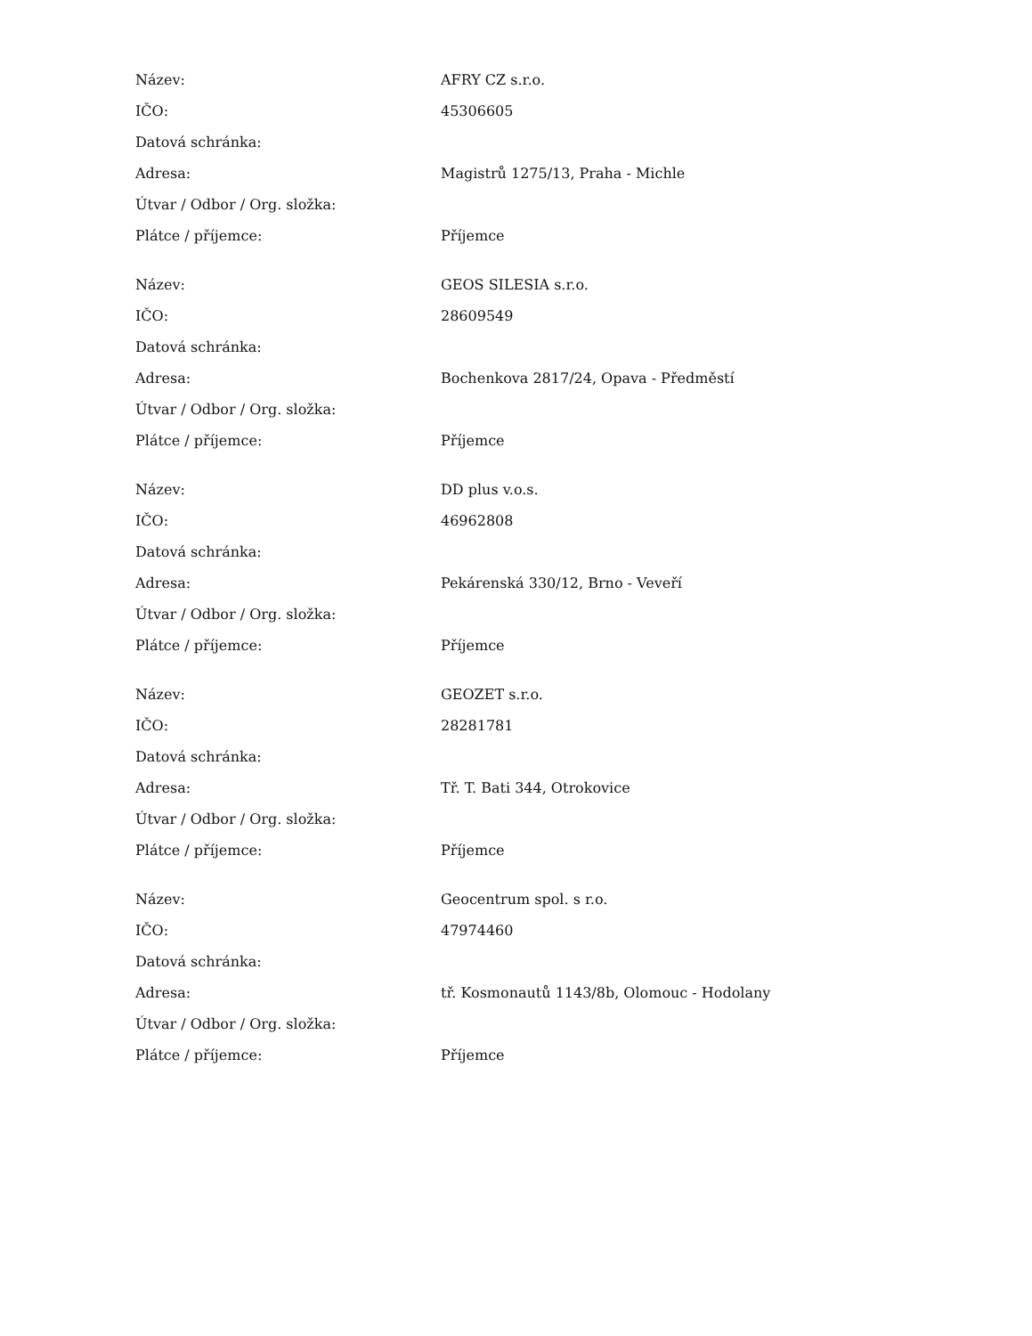| Název: | AFRY CZ s.r.o. |
| IČO: | 45306605 |
| Datová schránka: | |
| Adresa: | Magistrů 1275/13, Praha - Michle |
| Útvar / Odbor / Org. složka: | |
| Plátce / příjemce: | Příjemce |
| Název: | GEOS SILESIA s.r.o. |
| IČO: | 28609549 |
| Datová schránka: | |
| Adresa: | Bochenkova 2817/24, Opava - Předměstí |
| Útvar / Odbor / Org. složka: | |
| Plátce / příjemce: | Příjemce |
| Název: | DD plus v.o.s. |
| IČO: | 46962808 |
| Datová schránka: | |
| Adresa: | Pekárenská 330/12, Brno - Veveří |
| Útvar / Odbor / Org. složka: | |
| Plátce / příjemce: | Příjemce |
| Název: | GEOZET s.r.o. |
| IČO: | 28281781 |
| Datová schránka: | |
| Adresa: | Tř. T. Bati 344, Otrokovice |
| Útvar / Odbor / Org. složka: | |
| Plátce / příjemce: | Příjemce |
| Název: | Geocentrum spol. s r.o. |
| IČO: | 47974460 |
| Datová schránka: | |
| Adresa: | tř. Kosmonautů 1143/8b, Olomouc - Hodolany |
| Útvar / Odbor / Org. složka: | |
| Plátce / příjemce: | Příjemce |